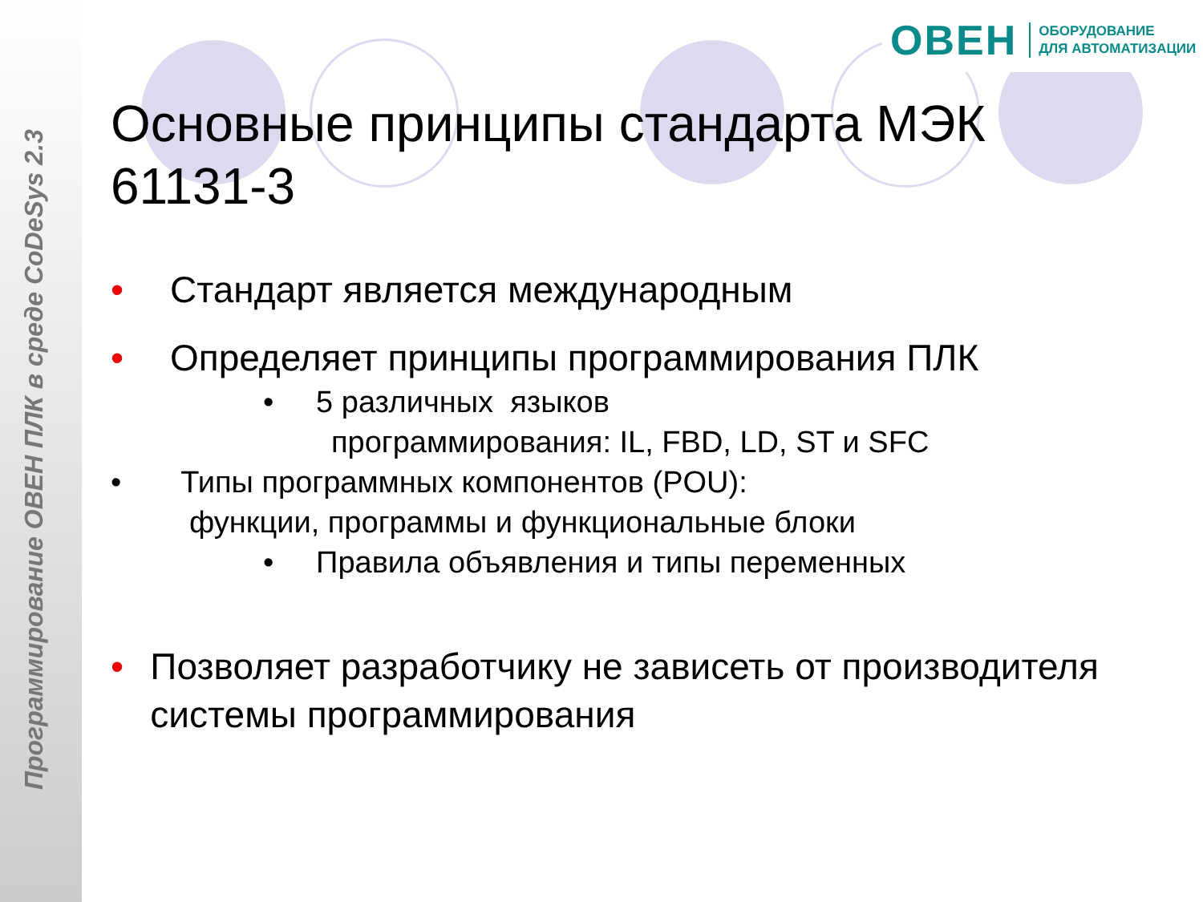Программирование ОВЕН ПЛК в среде CoDeSys 2.3
ОВЕН
ОБОРУДОВАНИЕ
ДЛЯ АВТОМАТИЗАЦИИ
Основные принципы стандарта МЭК 61131-3
• Стандарт является международным
• Определяет принципы программирования ПЛК
• 5 различных языков
программирования: IL, FBD, LD, ST и SFC
• Типы программных компонентов (POU):
функции, программы и функциональные блоки
• Правила объявления и типы переменных
• Позволяет разработчику не зависеть от производителя системы программирования